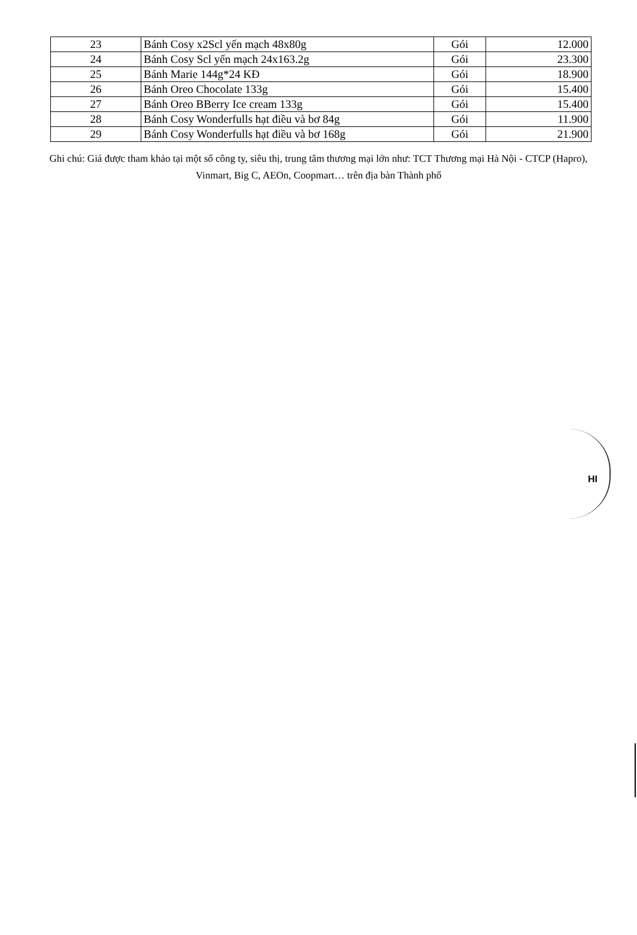| 23 | Bánh Cosy x2Scl yến mạch 48x80g | Gói | 12.000 |
| 24 | Bánh Cosy Scl yến mạch 24x163.2g | Gói | 23.300 |
| 25 | Bánh Marie 144g*24 KĐ | Gói | 18.900 |
| 26 | Bánh Oreo Chocolate 133g | Gói | 15.400 |
| 27 | Bánh Oreo BBerry Ice cream 133g | Gói | 15.400 |
| 28 | Bánh Cosy Wonderfulls hạt điều và bơ 84g | Gói | 11.900 |
| 29 | Bánh Cosy Wonderfulls hạt điều và bơ 168g | Gói | 21.900 |
Ghi chú: Giá được tham khảo tại một số công ty, siêu thị, trung tâm thương mại lớn như: TCT Thương mại Hà Nội - CTCP (Hapro), Vinmart, Big C, AEOn, Coopmart… trên địa bàn Thành phố
HI